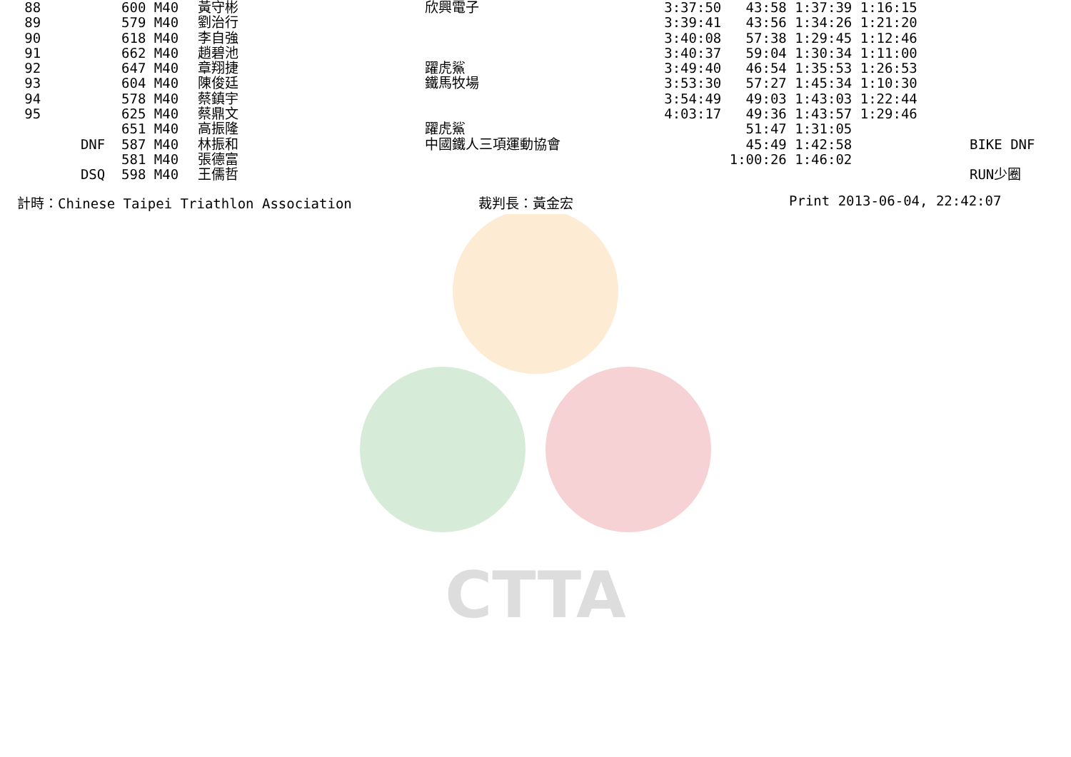CTTA
| 88 | | 600 M40 | 黃守彬 | 欣興電子 | 3:37:50 43:58 1:37:39 1:16:15 | |
| 89 | | 579 M40 | 劉治行 | | 3:39:41 43:56 1:34:26 1:21:20 | |
| 90 | | 618 M40 | 李自強 | | 3:40:08 57:38 1:29:45 1:12:46 | |
| 91 | | 662 M40 | 趙碧池 | | 3:40:37 59:04 1:30:34 1:11:00 | |
| 92 | | 647 M40 | 章翔捷 | 躍虎鯊 | 3:49:40 46:54 1:35:53 1:26:53 | |
| 93 | | 604 M40 | 陳俊廷 | 鐵馬牧場 | 3:53:30 57:27 1:45:34 1:10:30 | |
| 94 | | 578 M40 | 蔡鎮宇 | | 3:54:49 49:03 1:43:03 1:22:44 | |
| 95 | | 625 M40 | 蔡鼎文 | | 4:03:17 49:36 1:43:57 1:29:46 | |
| | | 651 M40 | 高振隆 | 躍虎鯊 | 51:47 1:31:05 | |
| | DNF | 587 M40 | 林振和 | 中國鐵人三項運動協會 | 45:49 1:42:58 | BIKE DNF |
| | | 581 M40 | 張德富 | | 1:00:26 1:46:02 | |
| | DSQ | 598 M40 | 王儒哲 | | | RUN少圈 |
計時：Chinese Taipei Triathlon Association 裁判長：黃金宏 Print 2013-06-04, 22:42:07